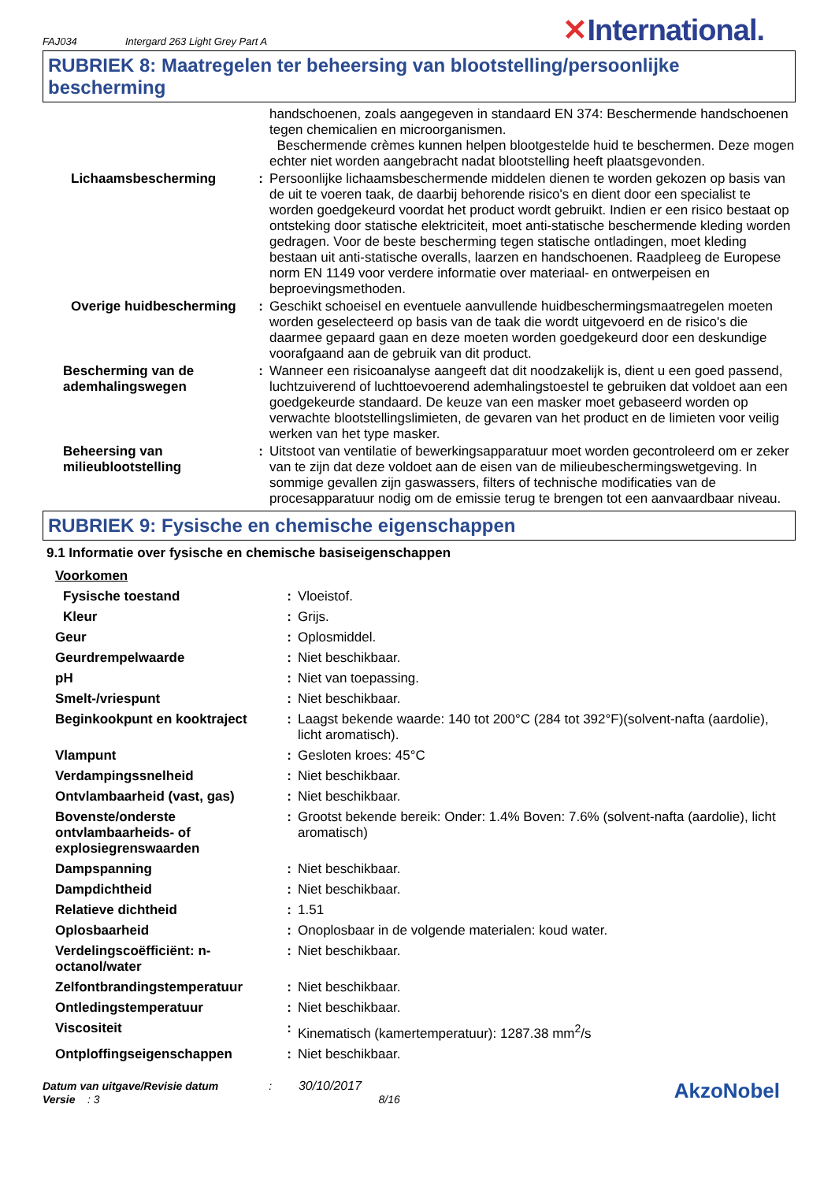FAJ034 Intergard 263 Light Grey Part A ✕International.
RUBRIEK 8: Maatregelen ter beheersing van blootstelling/persoonlijke bescherming
| | | handschoenen, zoals aangegeven in standaard EN 374: Beschermende handschoenen tegen chemicalien en microorganismen. Beschermende crèmes kunnen helpen blootgestelde huid te beschermen. Deze mogen echter niet worden aangebracht nadat blootstelling heeft plaatsgevonden. |
| Lichaamsbescherming | : | Persoonlijke lichaamsbeschermende middelen dienen te worden gekozen op basis van de uit te voeren taak, de daarbij behorende risico's en dient door een specialist te worden goedgekeurd voordat het product wordt gebruikt. Indien er een risico bestaat op ontsteking door statische elektriciteit, moet anti-statische beschermende kleding worden gedragen. Voor de beste bescherming tegen statische ontladingen, moet kleding bestaan uit anti-statische overalls, laarzen en handschoenen. Raadpleeg de Europese norm EN 1149 voor verdere informatie over materiaal- en ontwerpeisen en beproevingsmethoden. |
| Overige huidbescherming | : | Geschikt schoeisel en eventuele aanvullende huidbeschermingsmaatregelen moeten worden geselecteerd op basis van de taak die wordt uitgevoerd en de risico's die daarmee gepaard gaan en deze moeten worden goedgekeurd door een deskundige voorafgaand aan de gebruik van dit product. |
| Bescherming van de ademhalingswegen | : | Wanneer een risicoanalyse aangeeft dat dit noodzakelijk is, dient u een goed passend, luchtzuiverend of luchttoevoerend ademhalingstoestel te gebruiken dat voldoet aan een goedgekeurde standaard. De keuze van een masker moet gebaseerd worden op verwachte blootstellingslimieten, de gevaren van het product en de limieten voor veilig werken van het type masker. |
| Beheersing van milieublootstelling | : | Uitstoot van ventilatie of bewerkingsapparatuur moet worden gecontroleerd om er zeker van te zijn dat deze voldoet aan de eisen van de milieubeschermingswetgeving. In sommige gevallen zijn gaswassers, filters of technische modificaties van de procesapparatuur nodig om de emissie terug te brengen tot een aanvaardbaar niveau. |
RUBRIEK 9: Fysische en chemische eigenschappen
9.1 Informatie over fysische en chemische basiseigenschappen
| Voorkomen | | |
| Fysische toestand | : | Vloeistof. |
| Kleur | : | Grijs. |
| Geur | : | Oplosmiddel. |
| Geurdrempelwaarde | : | Niet beschikbaar. |
| pH | : | Niet van toepassing. |
| Smelt-/vriespunt | : | Niet beschikbaar. |
| Beginkookpunt en kooktraject | : | Laagst bekende waarde: 140 tot 200°C (284 tot 392°F)(solvent-nafta (aardolie), licht aromatisch). |
| Vlampunt | : | Gesloten kroes: 45°C |
| Verdampingssnelheid | : | Niet beschikbaar. |
| Ontvlambaarheid (vast, gas) | : | Niet beschikbaar. |
| Bovenste/onderste ontvlambaarheids- of explosiegrenswaarden | : | Grootst bekende bereik: Onder: 1.4% Boven: 7.6% (solvent-nafta (aardolie), licht aromatisch) |
| Dampspanning | : | Niet beschikbaar. |
| Dampdichtheid | : | Niet beschikbaar. |
| Relatieve dichtheid | : | 1.51 |
| Oplosbaarheid | : | Onoplosbaar in de volgende materialen: koud water. |
| Verdelingscoëfficiënt: n-octanol/water | : | Niet beschikbaar. |
| Zelfontbrandingstemperatuur | : | Niet beschikbaar. |
| Ontledingstemperatuur | : | Niet beschikbaar. |
| Viscositeit | : | Kinematisch (kamertemperatuur): 1287.38 mm<sup>2</sup>/s |
| Ontploffingseigenschappen | : | Niet beschikbaar. |
Datum van uitgave/Revisie datum : 30/10/2017
Versie : 3 8/16
AkzoNobel